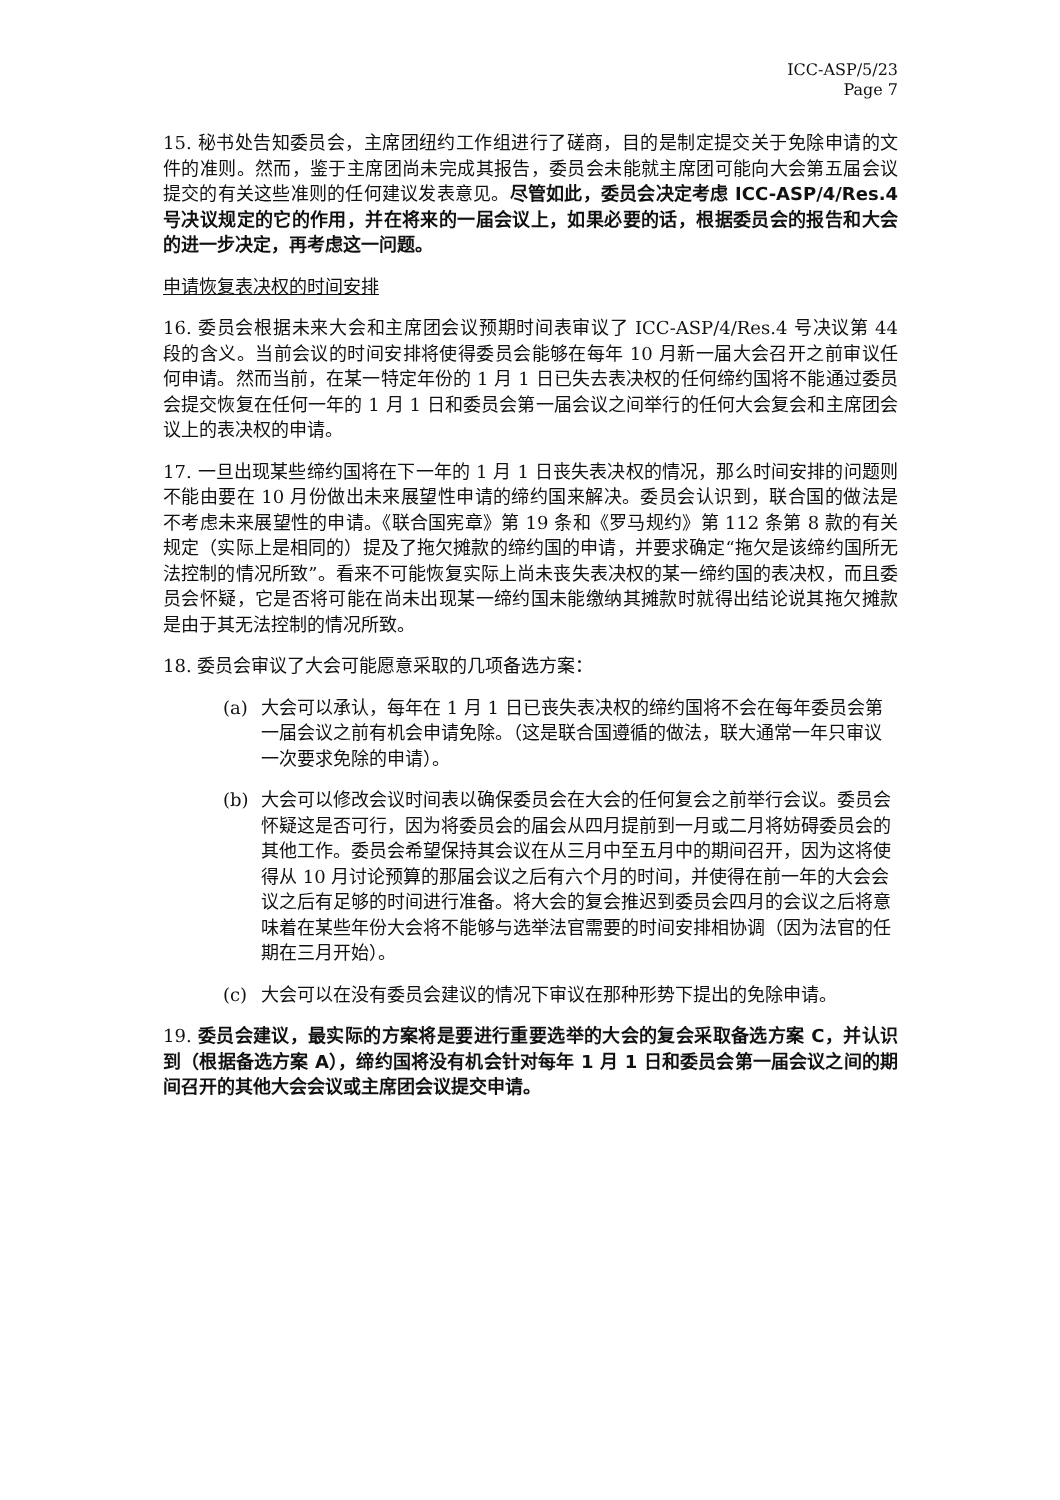ICC-ASP/5/23
Page 7
15. 秘书处告知委员会，主席团纽约工作组进行了磋商，目的是制定提交关于免除申请的文件的准则。然而，鉴于主席团尚未完成其报告，委员会未能就主席团可能向大会第五届会议提交的有关这些准则的任何建议发表意见。尽管如此，委员会决定考虑 ICC-ASP/4/Res.4 号决议规定的它的作用，并在将来的一届会议上，如果必要的话，根据委员会的报告和大会的进一步决定，再考虑这一问题。
申请恢复表决权的时间安排
16. 委员会根据未来大会和主席团会议预期时间表审议了 ICC-ASP/4/Res.4 号决议第 44 段的含义。当前会议的时间安排将使得委员会能够在每年 10 月新一届大会召开之前审议任何申请。然而当前，在某一特定年份的 1 月 1 日已失去表决权的任何缔约国将不能通过委员会提交恢复在任何一年的 1 月 1 日和委员会第一届会议之间举行的任何大会复会和主席团会议上的表决权的申请。
17. 一旦出现某些缔约国将在下一年的 1 月 1 日丧失表决权的情况，那么时间安排的问题则不能由要在 10 月份做出未来展望性申请的缔约国来解决。委员会认识到，联合国的做法是不考虑未来展望性的申请。《联合国宪章》第 19 条和《罗马规约》第 112 条第 8 款的有关规定（实际上是相同的）提及了拖欠摊款的缔约国的申请，并要求确定“拖欠是该缔约国所无法控制的情况所致”。看来不可能恢复实际上尚未丧失表决权的某一缔约国的表决权，而且委员会怀疑，它是否将可能在尚未出现某一缔约国未能缴纳其摊款时就得出结论说其拖欠摊款是由于其无法控制的情况所致。
18. 委员会审议了大会可能愿意采取的几项备选方案：
(a) 大会可以承认，每年在 1 月 1 日已丧失表决权的缔约国将不会在每年委员会第一届会议之前有机会申请免除。（这是联合国遵循的做法，联大通常一年只审议一次要求免除的申请）。
(b) 大会可以修改会议时间表以确保委员会在大会的任何复会之前举行会议。委员会怀疑这是否可行，因为将委员会的届会从四月提前到一月或二月将妨碍委员会的其他工作。委员会希望保持其会议在从三月中至五月中的期间召开，因为这将使得从 10 月讨论预算的那届会议之后有六个月的时间，并使得在前一年的大会会议之后有足够的时间进行准备。将大会的复会推迟到委员会四月的会议之后将意味着在某些年份大会将不能够与选举法官需要的时间安排相协调（因为法官的任期在三月开始）。
(c) 大会可以在没有委员会建议的情况下审议在那种形势下提出的免除申请。
19. 委员会建议，最实际的方案将是要进行重要选举的大会的复会采取备选方案 C，并认识到（根据备选方案 A），缔约国将没有机会针对每年 1 月 1 日和委员会第一届会议之间的期间召开的其他大会会议或主席团会议提交申请。